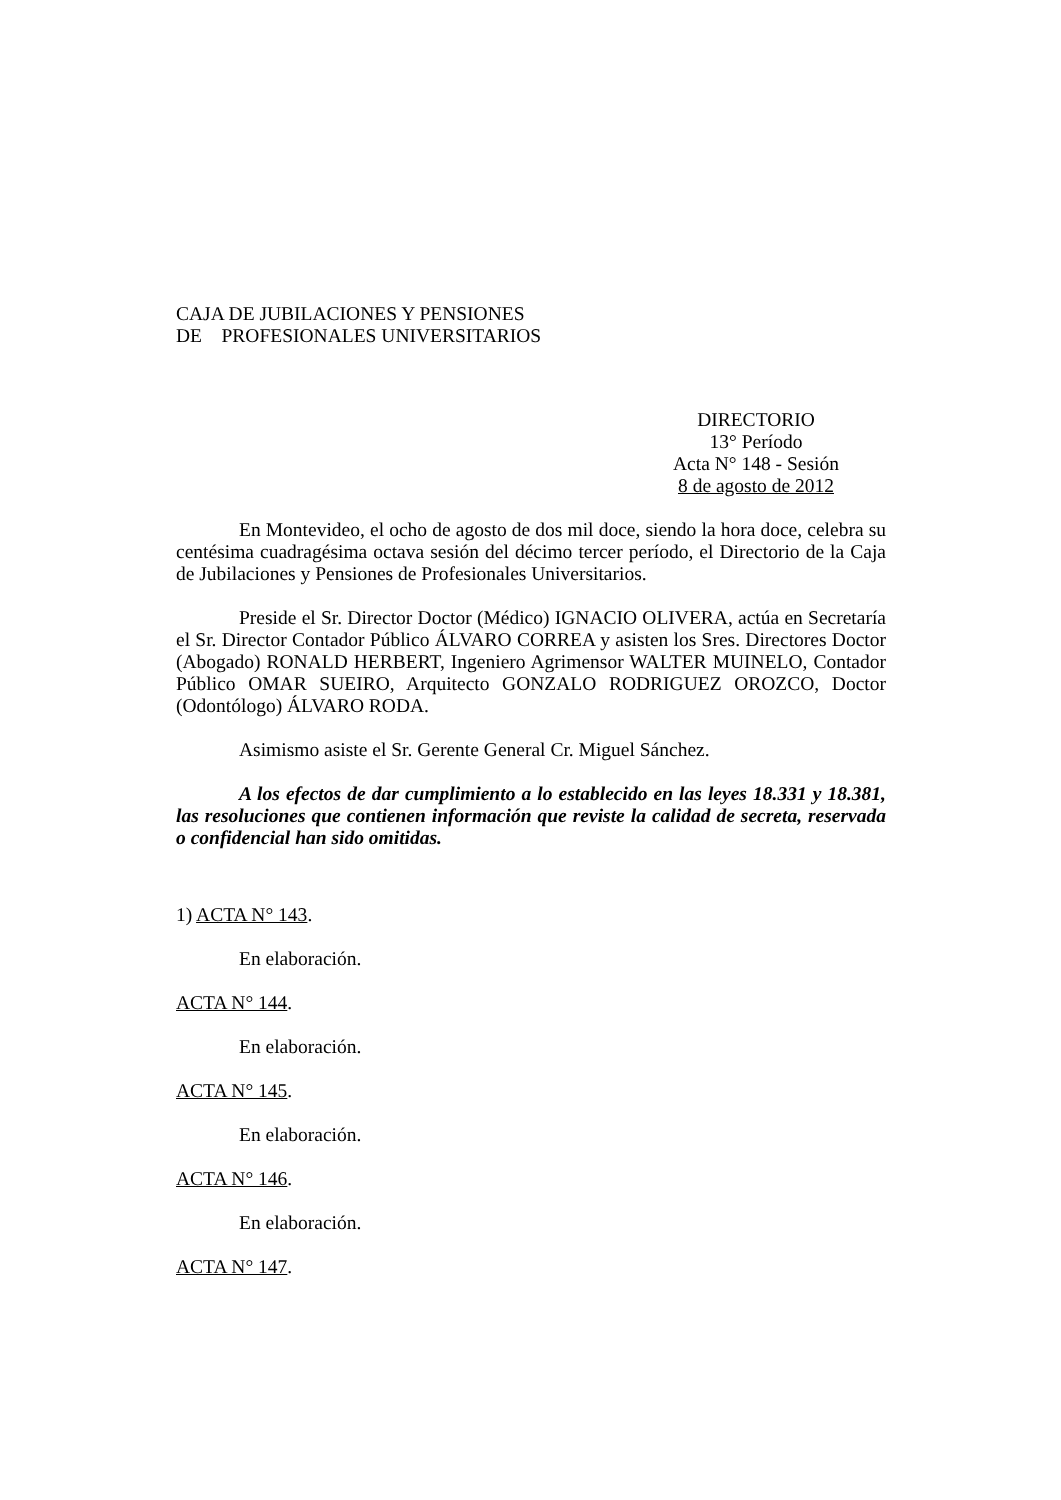CAJA DE JUBILACIONES Y PENSIONES
DE PROFESIONALES UNIVERSITARIOS
DIRECTORIO
13° Período
Acta N° 148 - Sesión
8 de agosto de 2012
En Montevideo, el ocho de agosto de dos mil doce, siendo la hora doce, celebra su centésima cuadragésima octava sesión del décimo tercer período, el Directorio de la Caja de Jubilaciones y Pensiones de Profesionales Universitarios.
Preside el Sr. Director Doctor (Médico) IGNACIO OLIVERA, actúa en Secretaría el Sr. Director Contador Público ÁLVARO CORREA y asisten los Sres. Directores Doctor (Abogado) RONALD HERBERT, Ingeniero Agrimensor WALTER MUINELO, Contador Público OMAR SUEIRO, Arquitecto GONZALO RODRIGUEZ OROZCO, Doctor (Odontólogo) ÁLVARO RODA.
Asimismo asiste el Sr. Gerente General Cr. Miguel Sánchez.
A los efectos de dar cumplimiento a lo establecido en las leyes 18.331 y 18.381, las resoluciones que contienen información que reviste la calidad de secreta, reservada o confidencial han sido omitidas.
1) ACTA N° 143.
En elaboración.
ACTA N° 144.
En elaboración.
ACTA N° 145.
En elaboración.
ACTA N° 146.
En elaboración.
ACTA N° 147.